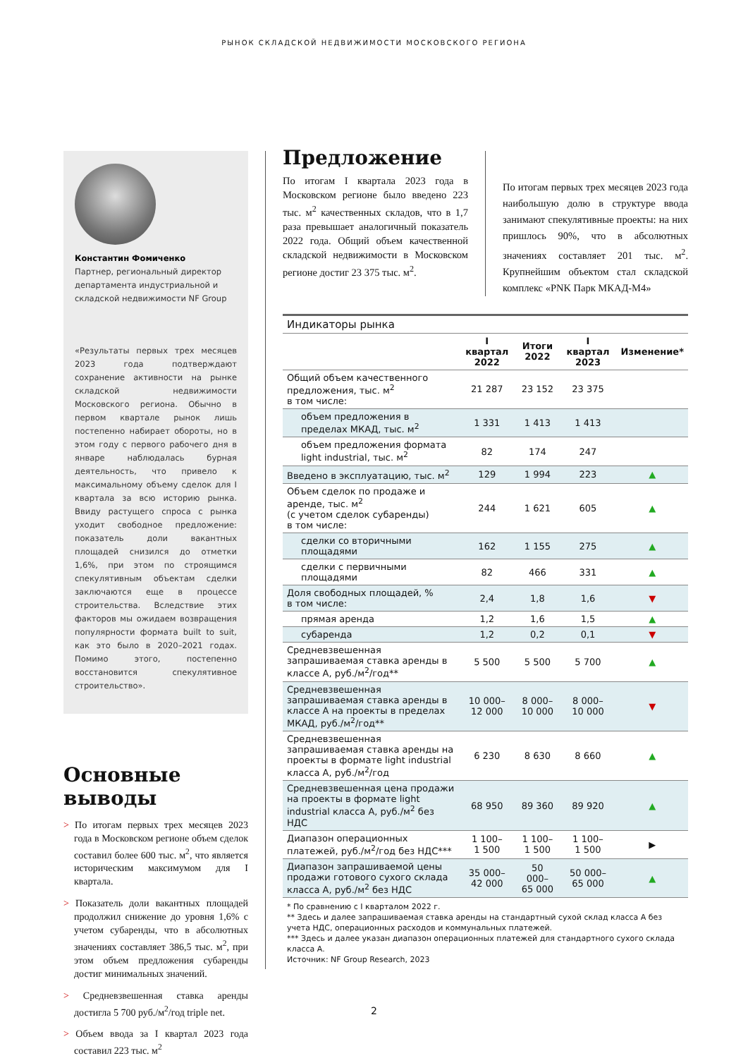РЫНОК СКЛАДСКОЙ НЕДВИЖИМОСТИ МОСКОВСКОГО РЕГИОНА
Константин Фомиченко
Партнер, региональный директор департамента индустриальной и складской недвижимости NF Group
«Результаты первых трех месяцев 2023 года подтверждают сохранение активности на рынке складской недвижимости Московского региона. Обычно в первом квартале рынок лишь постепенно набирает обороты, но в этом году с первого рабочего дня в январе наблюдалась бурная деятельность, что привело к максимальному объему сделок для I квартала за всю историю рынка. Ввиду растущего спроса с рынка уходит свободное предложение: показатель доли вакантных площадей снизился до отметки 1,6%, при этом по строящимся спекулятивным объектам сделки заключаются еще в процессе строительства. Вследствие этих факторов мы ожидаем возвращения популярности формата built to suit, как это было в 2020–2021 годах. Помимо этого, постепенно восстановится спекулятивное строительство».
Основные выводы
> По итогам первых трех месяцев 2023 года в Московском регионе объем сделок составил более 600 тыс. м<sup>2</sup>, что является историческим максимумом для I квартала.
> Показатель доли вакантных площадей продолжил снижение до уровня 1,6% с учетом субаренды, что в абсолютных значениях составляет 386,5 тыс. м<sup>2</sup>, при этом объем предложения субаренды достиг минимальных значений.
> Средневзвешенная ставка аренды достигла 5 700 руб./м<sup>2</sup>/год triple net.
> Объем ввода за I квартал 2023 года составил 223 тыс. м<sup>2</sup>
Предложение
По итогам I квартала 2023 года в Московском регионе было введено 223 тыс. м<sup>2</sup> качественных складов, что в 1,7 раза превышает аналогичный показатель 2022 года. Общий объем качественной складской недвижимости в Московском регионе достиг 23 375 тыс. м<sup>2</sup>.
По итогам первых трех месяцев 2023 года наибольшую долю в структуре ввода занимают спекулятивные проекты: на них пришлось 90%, что в абсолютных значениях составляет 201 тыс. м<sup>2</sup>. Крупнейшим объектом стал складской комплекс «PNK Парк МКАД-М4»
| Индикаторы рынка | | | | |
| | I квартал 2022 | Итоги 2022 | I квартал 2023 | Изменение* |
| Общий объем качественного предложения, тыс. м<sup>2</sup> в том числе: | 21 287 | 23 152 | 23 375 | |
| объем предложения в пределах МКАД, тыс. м<sup>2</sup> | 1 331 | 1 413 | 1 413 | |
| объем предложения формата light industrial, тыс. м<sup>2</sup> | 82 | 174 | 247 | |
| Введено в эксплуатацию, тыс. м<sup>2</sup> | 129 | 1 994 | 223 | ▲ |
| Объем сделок по продаже и аренде, тыс. м<sup>2</sup> (с учетом сделок субаренды) в том числе: | 244 | 1 621 | 605 | ▲ |
| сделки со вторичными площадями | 162 | 1 155 | 275 | ▲ |
| сделки с первичными площадями | 82 | 466 | 331 | ▲ |
| Доля свободных площадей, % в том числе: | 2,4 | 1,8 | 1,6 | ▼ |
| прямая аренда | 1,2 | 1,6 | 1,5 | ▲ |
| субаренда | 1,2 | 0,2 | 0,1 | ▼ |
| Средневзвешенная запрашиваемая ставка аренды в классе А, руб./м<sup>2</sup>/год** | 5 500 | 5 500 | 5 700 | ▲ |
| Средневзвешенная запрашиваемая ставка аренды в классе А на проекты в пределах МКАД, руб./м<sup>2</sup>/год** | 10 000– 12 000 | 8 000– 10 000 | 8 000– 10 000 | ▼ |
| Средневзвешенная запрашиваемая ставка аренды на проекты в формате light industrial класса А, руб./м<sup>2</sup>/год | 6 230 | 8 630 | 8 660 | ▲ |
| Средневзвешенная цена продажи на проекты в формате light industrial класса А, руб./м<sup>2</sup> без НДС | 68 950 | 89 360 | 89 920 | ▲ |
| Диапазон операционных платежей, руб./м<sup>2</sup>/год без НДС*** | 1 100– 1 500 | 1 100– 1 500 | 1 100– 1 500 | ▶ |
| Диапазон запрашиваемой цены продажи готового сухого склада класса А, руб./м<sup>2</sup> без НДС | 35 000– 42 000 | 50 000– 65 000 | 50 000– 65 000 | ▲ |
* По сравнению с I кварталом 2022 г.
** Здесь и далее запрашиваемая ставка аренды на стандартный сухой склад класса А без учета НДС, операционных расходов и коммунальных платежей.
*** Здесь и далее указан диапазон операционных платежей для стандартного сухого склада класса А.
Источник: NF Group Research, 2023
2